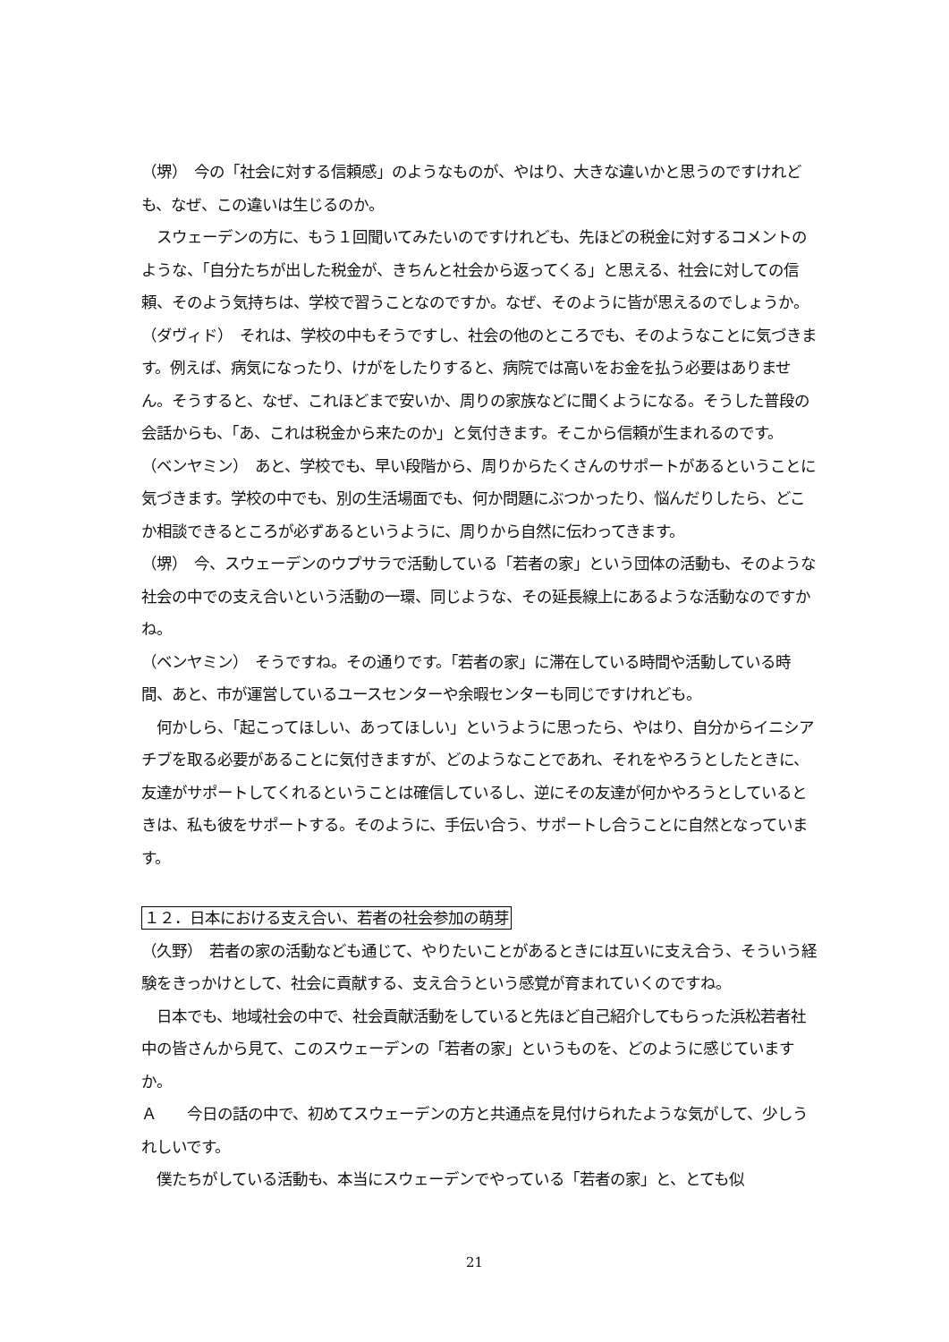（堺）　今の「社会に対する信頼感」のようなものが、やはり、大きな違いかと思うのですけれども、なぜ、この違いは生じるのか。
　スウェーデンの方に、もう１回聞いてみたいのですけれども、先ほどの税金に対するコメントのような、「自分たちが出した税金が、きちんと社会から返ってくる」と思える、社会に対しての信頼、そのよう気持ちは、学校で習うことなのですか。なぜ、そのように皆が思えるのでしょうか。
（ダヴィド）　それは、学校の中もそうですし、社会の他のところでも、そのようなことに気づきます。例えば、病気になったり、けがをしたりすると、病院では高いをお金を払う必要はありません。そうすると、なぜ、これほどまで安いか、周りの家族などに聞くようになる。そうした普段の会話からも、「あ、これは税金から来たのか」と気付きます。そこから信頼が生まれるのです。
（ベンヤミン）　あと、学校でも、早い段階から、周りからたくさんのサポートがあるということに気づきます。学校の中でも、別の生活場面でも、何か問題にぶつかったり、悩んだりしたら、どこか相談できるところが必ずあるというように、周りから自然に伝わってきます。
（堺）　今、スウェーデンのウプサラで活動している「若者の家」という団体の活動も、そのような社会の中での支え合いという活動の一環、同じような、その延長線上にあるような活動なのですかね。
（ベンヤミン）　そうですね。その通りです。「若者の家」に滞在している時間や活動している時間、あと、市が運営しているユースセンターや余暇センターも同じですけれども。
　何かしら、「起こってほしい、あってほしい」というように思ったら、やはり、自分からイニシアチブを取る必要があることに気付きますが、どのようなことであれ、それをやろうとしたときに、友達がサポートしてくれるということは確信しているし、逆にその友達が何かやろうとしているときは、私も彼をサポートする。そのように、手伝い合う、サポートし合うことに自然となっています。
１２．日本における支え合い、若者の社会参加の萌芽
（久野）　若者の家の活動なども通じて、やりたいことがあるときには互いに支え合う、そういう経験をきっかけとして、社会に貢献する、支え合うという感覚が育まれていくのですね。
　日本でも、地域社会の中で、社会貢献活動をしていると先ほど自己紹介してもらった浜松若者社中の皆さんから見て、このスウェーデンの「若者の家」というものを、どのように感じていますか。
Ａ　　今日の話の中で、初めてスウェーデンの方と共通点を見付けられたような気がして、少しうれしいです。
　僕たちがしている活動も、本当にスウェーデンでやっている「若者の家」と、とても似
21